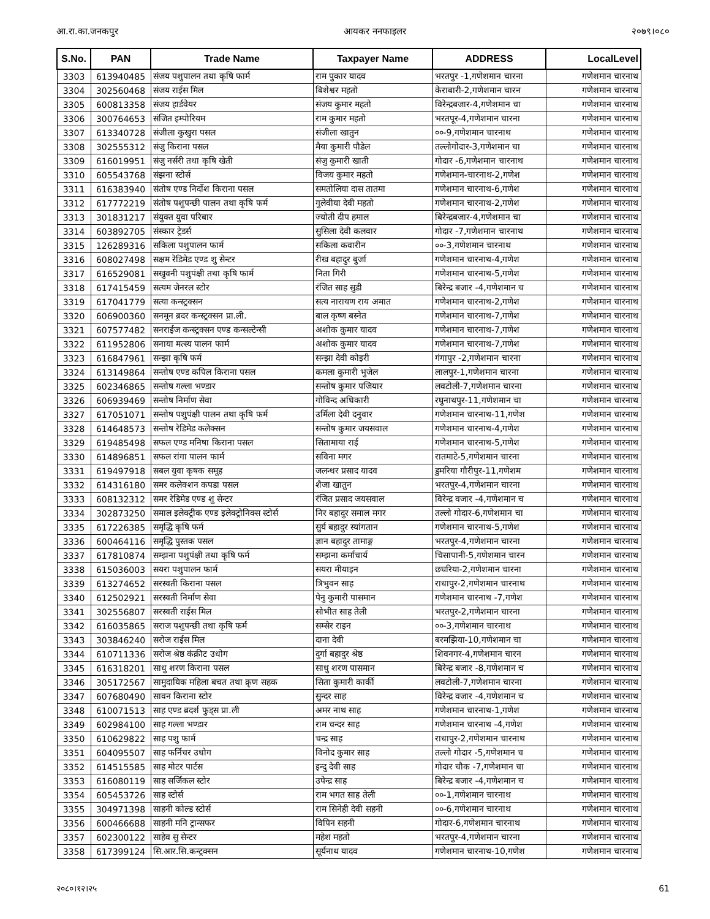आ.रा.का.जनकपुर आयकर ननफाइलर २०७९।०८०
| S.No. | PAN | Trade Name | Taxpayer Name | ADDRESS | LocalLevel |
| --- | --- | --- | --- | --- | --- |
| 3303 | 613940485 | संजय पशुपालन तथा कृषि फार्म | राम पुकार यादव | भरतपुर -1,गणेशमान चारना | गणेशमान चारनाथ |
| 3304 | 302560468 | संजय राईस मिल | बिशेश्वर महतो | केराबारी-2,गणेशमान चारन | गणेशमान चारनाथ |
| 3305 | 600813358 | संजय हार्डवेयर | संजय कुमार महतो | विरेन्द्रबजार-4,गणेशमान चा | गणेशमान चारनाथ |
| 3306 | 300764653 | संजित इम्पोरियम | राम कुमार महतो | भरतपूर-4,गणेशमान चारना | गणेशमान चारनाथ |
| 3307 | 613340728 | संजीला कुखुरा पसल | संजीला खातुन | ००-9,गणेशमान चारनाथ | गणेशमान चारनाथ |
| 3308 | 302555312 | संजु किराना पसल | मैया कुमारी पौडेल | तल्लोगोदार-3,गणेशमान चा | गणेशमान चारनाथ |
| 3309 | 616019951 | संजु नर्सरी तथा कृषि खेती | संजु कुमारी खाती | गोदार -6,गणेशमान चारनाथ | गणेशमान चारनाथ |
| 3310 | 605543768 | संझना स्टोर्स | विजय कुमार महतो | गणेशमान-चारनाथ-2,गणेश | गणेशमान चारनाथ |
| 3311 | 616383940 | संतोष एण्ड निर्दोश किराना पसल | समतोलिया दास तातमा | गणेशमान चारनाथ-6,गणेश | गणेशमान चारनाथ |
| 3312 | 617772219 | संतोष पशुपन्छी पालन तथा कृषि फर्म | गुलेवीया देवी महतो | गणेशमान चारनाथ-2,गणेश | गणेशमान चारनाथ |
| 3313 | 301831217 | संयुक्त युवा परिबार | ज्योती दीप हमाल | बिरेन्द्रबजार-4,गणेशमान चा | गणेशमान चारनाथ |
| 3314 | 603892705 | संस्कार ट्रेडर्स | सुसिला देवी कलवार | गोदार -7,गणेशमान चारनाथ | गणेशमान चारनाथ |
| 3315 | 126289316 | सकिला पशुपालन फार्म | सकिला कवारीन | ००-3,गणेशमान चारनाथ | गणेशमान चारनाथ |
| 3316 | 608027498 | सक्षम रेडिमेड एण्ड शु सेन्टर | रीख बहादुर बुर्जा | गणेशमान चारनाथ-4,गणेश | गणेशमान चारनाथ |
| 3317 | 616529081 | सखुवनी पशुपंक्षी तथा कृषि फार्म | निता गिरी | गणेशमान चारनाथ-5,गणेश | गणेशमान चारनाथ |
| 3318 | 617415459 | सत्यम जेनरल स्टोर | रंजित साह सुडी | बिरेन्द्र बजार -4,गणेशमान च | गणेशमान चारनाथ |
| 3319 | 617041779 | सत्या कन्स्ट्रक्सन | सत्य नारायण राय अमात | गणेशमान चारनाथ-2,गणेश | गणेशमान चारनाथ |
| 3320 | 606900360 | सनमून ब्रदर कन्स्ट्रक्सन प्रा.ली. | बाल कृष्ण बस्नेत | गणेशमान चारनाथ-7,गणेश | गणेशमान चारनाथ |
| 3321 | 607577482 | सनराईज कन्स्ट्रक्सन एण्ड कन्सल्टेन्सी | अशोक कुमार यादव | गणेशमान चारनाथ-7,गणेश | गणेशमान चारनाथ |
| 3322 | 611952806 | सनाया मत्स्य पालन फार्म | अशोक कुमार यादव | गणेशमान चारनाथ-7,गणेश | गणेशमान चारनाथ |
| 3323 | 616847961 | सन्झा कृषि फर्म | सन्झा देवी कोइरी | गंगापुर -2,गणेशमान चारना | गणेशमान चारनाथ |
| 3324 | 613149864 | सन्तोष एण्ड कपिल किराना पसल | कमला कुमारी भुजेल | लालपुर-1,गणेशमान चारना | गणेशमान चारनाथ |
| 3325 | 602346865 | सन्तोष गल्ला भण्डार | सन्तोष कुमार पजियार | लवटोली-7,गणेशमान चारना | गणेशमान चारनाथ |
| 3326 | 606939469 | सन्तोष निर्माण सेवा | गोविन्द अधिकारी | रघुनाथपुर-11,गणेशमान चा | गणेशमान चारनाथ |
| 3327 | 617051071 | सन्तोष पशुपंक्षी पालन तथा कृषि फर्म | उर्मिला देवी दनुवार | गणेशमान चारनाथ-11,गणेश | गणेशमान चारनाथ |
| 3328 | 614648573 | सन्तोष रेडिमेड कलेक्सन | सन्तोष कुमार जयसवाल | गणेशमान चारनाथ-4,गणेश | गणेशमान चारनाथ |
| 3329 | 619485498 | सफल एण्ड मनिषा किराना पसल | सितामाया राई | गणेशमान चारनाथ-5,गणेश | गणेशमान चारनाथ |
| 3330 | 614896851 | सफल रांगा पालन फार्म | सविना मगर | रातमाटे-5,गणेशमान चारना | गणेशमान चारनाथ |
| 3331 | 619497918 | सबल युवा कृषक समूह | जलन्धर प्रसाद यादव | डुमरिया गौरीपुर-11,गणेशम | गणेशमान चारनाथ |
| 3332 | 614316180 | समर कलेक्शन कपडा पसल | शैजा खातुन | भरतपुर-4,गणेशमान चारना | गणेशमान चारनाथ |
| 3333 | 608132312 | समर रेडिमेड एण्ड शु सेन्टर | रंजित प्रसाद जयसवाल | विरेन्द्र वजार -4,गणेशमान च | गणेशमान चारनाथ |
| 3334 | 302873250 | समाल इलेक्ट्रीक एण्ड इलेक्ट्रोनिक्स स्टोर्स | निर बहादुर समाल मगर | तल्लो गोदार-6,गणेशमान चा | गणेशमान चारनाथ |
| 3335 | 617226385 | समृद्धि कृषि फर्म | सुर्य बहादुर स्यांगतान | गणेशमान चारनाथ-5,गणेश | गणेशमान चारनाथ |
| 3336 | 600464116 | समृद्धि पुस्तक पसल | ज्ञान बहादुर तामाङ्ग | भरतपुर-4,गणेशमान चारना | गणेशमान चारनाथ |
| 3337 | 617810874 | सम्झना पशुपंक्षी तथा कृषि फर्म | सम्झना कर्माचार्य | चिसापानी-5,गणेशमान चारन | गणेशमान चारनाथ |
| 3338 | 615036003 | सयरा पशुपालन फार्म | सयरा मीयाइन | छघरिया-2,गणेशमान चारना | गणेशमान चारनाथ |
| 3339 | 613274652 | सरस्वती किराना पसल | त्रिभुवन साह | राधापुर-2,गणेशमान चारनाथ | गणेशमान चारनाथ |
| 3340 | 612502921 | सरस्वती निर्माण सेवा | पेनु कुमारी पासमान | गणेशमान चारनाथ -7,गणेश | गणेशमान चारनाथ |
| 3341 | 302556807 | सरस्वती राईस मिल | सोभीत साह तेली | भरतपुर-2,गणेशमान चारना | गणेशमान चारनाथ |
| 3342 | 616035865 | सराज पशुपन्छी तथा कृषि फर्म | सम्सेर राइन | ००-3,गणेशमान चारनाथ | गणेशमान चारनाथ |
| 3343 | 303846240 | सरोज राईस मिल | दाना देवी | बरमझिया-10,गणेशमान चा | गणेशमान चारनाथ |
| 3344 | 610711336 | सरोज श्रेष्ठ कंक्रीट उधोग | दुर्गा बहादुर श्रेष्ठ | शिवनगर-4,गणेशमान चारन | गणेशमान चारनाथ |
| 3345 | 616318201 | साधु शरण किराना पसल | साधु शरण पासमान | बिरेन्द्र बजार -8,गणेशमान च | गणेशमान चारनाथ |
| 3346 | 305172567 | सामुदायिक महिला बचत तथा क्रृण सहक | सिता कुमारी कार्की | लवटोली-7,गणेशमान चारना | गणेशमान चारनाथ |
| 3347 | 607680490 | सावन किराना स्टोर | सुन्दर साह | विरेन्द्र वजार -4,गणेशमान च | गणेशमान चारनाथ |
| 3348 | 610071513 | साह एण्ड ब्रदर्श फुड्स प्रा.ली | अमर नाथ साह | गणेशमान चारनाथ-1,गणेश | गणेशमान चारनाथ |
| 3349 | 602984100 | साह गल्ला भण्डार | राम चन्दर साह | गणेशमान चारनाथ -4,गणेश | गणेशमान चारनाथ |
| 3350 | 610629822 | साह पशु फार्म | चन्द्र साह | राधापुर-2,गणेशमान चारनाथ | गणेशमान चारनाथ |
| 3351 | 604095507 | साह फर्निचर उधोग | विनोद कुमार साह | तल्लो गोदार -5,गणेशमान च | गणेशमान चारनाथ |
| 3352 | 614515585 | साह मोटर पार्टस | इन्दु देवी साह | गोदार चौक -7,गणेशमान चा | गणेशमान चारनाथ |
| 3353 | 616080119 | साह सर्जिकल स्टोर | उपेन्द्र साह | बिरेन्द्र बजार -4,गणेशमान च | गणेशमान चारनाथ |
| 3354 | 605453726 | साह स्टोर्स | राम भगत साह तेली | ००-1,गणेशमान चारनाथ | गणेशमान चारनाथ |
| 3355 | 304971398 | साहनी कोल्ड स्टोर्स | राम सिनेही देवी सहनी | ००-6,गणेशमान चारनाथ | गणेशमान चारनाथ |
| 3356 | 600466688 | साहनी मनि ट्रान्सफर | विपिन सहनी | गोदार-6,गणेशमान चारनाथ | गणेशमान चारनाथ |
| 3357 | 602300122 | साहेव सु सेन्टर | महेश महतो | भरतपुर-4,गणेशमान चारना | गणेशमान चारनाथ |
| 3358 | 617399124 | सि.आर.सि.कन्ट्रक्सन | सूर्यनाथ यादव | गणेशमान चारनाथ-10,गणेश | गणेशमान चारनाथ |
२०८०।१२।२५ 61